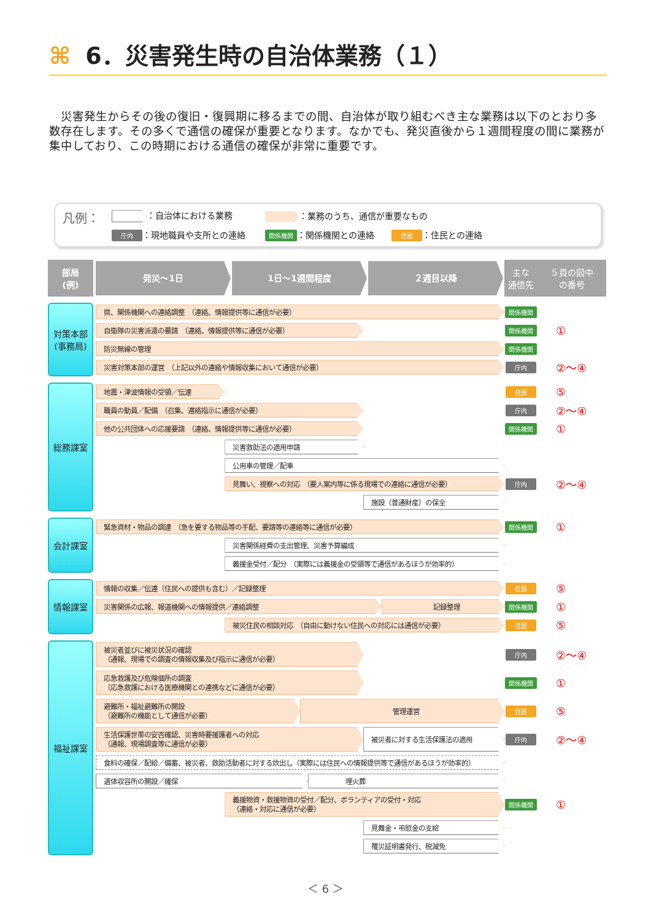⌘ 6．災害発生時の自治体業務（１）
災害発生からその後の復旧・復興期に移るまでの間、自治体が取り組むべき主な業務は以下のとおり多数存在します。その多くで通信の確保が重要となります。なかでも、発災直後から１週間程度の間に業務が集中しており、この時期における通信の確保が非常に重要です。
凡例：
：自治体における業務
：業務のうち、通信が重要なもの
庁内 ：現地職員や支所との連絡
関係機関 ：関係機関との連絡　　住民 ：住民との連絡
| 部局 (例) | 発災～1日 1日～1週間程度 ２週目以降 | 主な 通信先 | ５頁の図中 の番号 |
| 対策本部 (事務局) | 県、関係機関への連絡調整 （連絡、情報提供等に通信が必要） | 関係機関 | ① |
| | 自衛隊の災害派遣の要請 （連絡、情報提供等に通信が必要） | 関係機関 | |
| | 防災無線の管理 | 関係機関 | |
| | 災害対策本部の運営 （上記以外の連絡や情報収集において通信が必要） | 庁内 | ②～④ |
| 総務課室 | 地震・津波情報の受領／伝達 | 住民 | ⑤ |
| | 職員の動員／配備 （召集、連絡指示に通信が必要） | 庁内 | ②～④ |
| | 他の公共団体への応援要請 （連絡、情報提供等に通信が必要） | 関係機関 | ① |
| | 災害救助法の適用申請 | | |
| | 公用車の管理／配車 | | |
| | 見舞い、視察への対応 （要人案内等に係る現場での連絡に通信が必要） | 庁内 | ②～④ |
| | 施設（普通財産）の保全 | | |
| 会計課室 | 緊急資材・物品の調達 （急を要する物品等の手配、要請等の連絡等に通信が必要） | 関係機関 | ① |
| | 災害関係経費の支出管理、災害予算編成 | | |
| | 義援金受付／配分 （実際には義援金の受領等で通信があるほうが効率的） | | |
| 情報課室 | 情報の収集／伝達（住民への提供も含む）／記録整理 | 住民 | ⑤ |
| | 災害関係の広報、報道機関への情報提供／連絡調整 記録整理 | 関係機関 | ① |
| | 被災住民の相談対応 （自由に動けない住民への対応には通信が必要） | 住民 | ⑤ |
| 福祉課室 | 被災者並びに被災状況の確認 （通報、現場での調査の情報収集及び指示に通信が必要） | 庁内 | ②～④ |
| | 応急救護及び危険個所の調査 （応急救護における医療機関との連携などに通信が必要） | 関係機関 | ① |
| | 避難所・福祉避難所の開設 （避難所の機能として通信が必要） 管理運営 | 住民 | ⑤ |
| | 生活保護世帯の安否確認、災害時要援護者への対応 （通報、現場調査等に通信が必要） 被災者に対する生活保護法の適用 | 庁内 | ②～④ |
| | 食料の確保／配給／備蓄、被災者、救助活動者に対する炊出し（実際には住民への情報提供等で通信があるほうが効率的） | | |
| | 遺体収容所の開設／確保 埋火葬 | | |
| | 義援物資・救援物資の受付／配分、ボランティアの受付・対応 （連絡・対応に通信が必要） | 関係機関 | ① |
| | 見舞金・弔慰金の支給 | | |
| | 罹災証明書発行、税減免 | | |
＜ 6 ＞